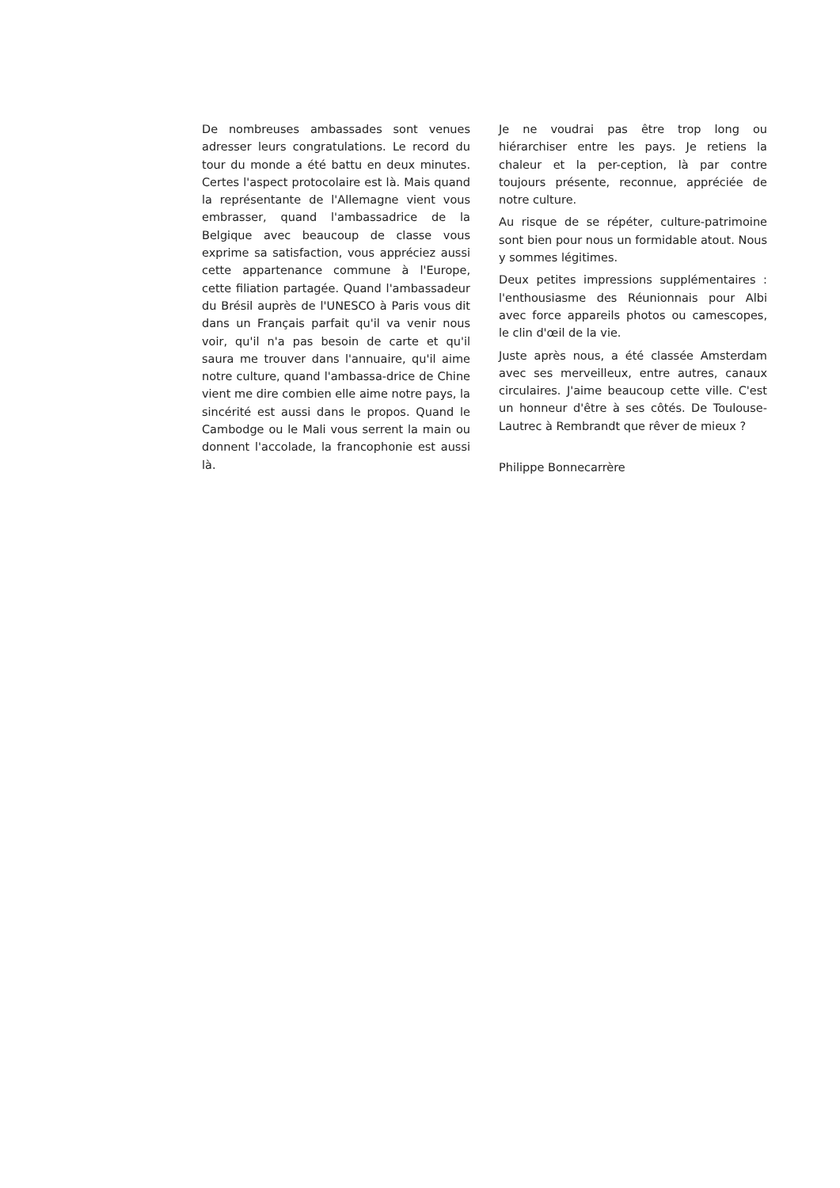De nombreuses ambassades sont venues adresser leurs congratulations. Le record du tour du monde a été battu en deux minutes. Certes l'aspect protocolaire est là. Mais quand la représentante de l'Allemagne vient vous embrasser, quand l'ambassadrice de la Belgique avec beaucoup de classe vous exprime sa satisfaction, vous appréciez aussi cette appartenance commune à l'Europe, cette filiation partagée. Quand l'ambassadeur du Brésil auprès de l'UNESCO à Paris vous dit dans un Français parfait qu'il va venir nous voir, qu'il n'a pas besoin de carte et qu'il saura me trouver dans l'annuaire, qu'il aime notre culture, quand l'ambassa-drice de Chine vient me dire combien elle aime notre pays, la sincérité est aussi dans le propos. Quand le Cambodge ou le Mali vous serrent la main ou donnent l'accolade, la francophonie est aussi là.
Je ne voudrai pas être trop long ou hiérarchiser entre les pays. Je retiens la chaleur et la per-ception, là par contre toujours présente, reconnue, appréciée de notre culture.
Au risque de se répéter, culture-patrimoine sont bien pour nous un formidable atout. Nous y sommes légitimes.
Deux petites impressions supplémentaires : l'enthousiasme des Réunionnais pour Albi avec force appareils photos ou camescopes, le clin d'œil de la vie.
Juste après nous, a été classée Amsterdam avec ses merveilleux, entre autres, canaux circulaires. J'aime beaucoup cette ville. C'est un honneur d'être à ses côtés. De Toulouse-Lautrec à Rembrandt que rêver de mieux ?
Philippe Bonnecarrère